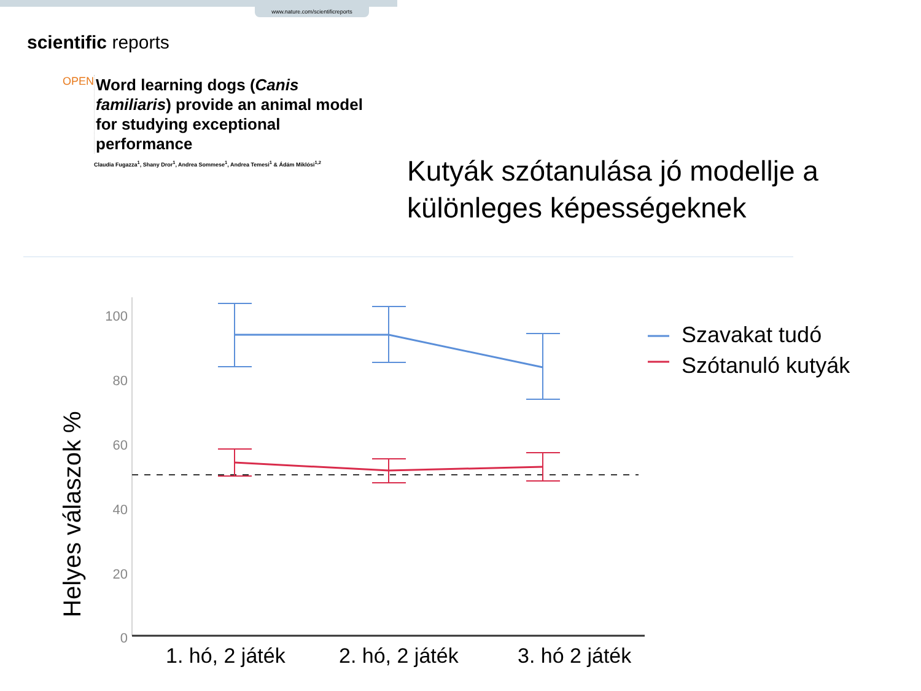www.nature.com/scientificreports
scientific reports
OPEN
Word learning dogs (Canis familiaris) provide an animal model for studying exceptional performance
Claudia Fugazza<sup>1</sup>, Shany Dror<sup>1</sup>, Andrea Sommese<sup>1</sup>, Andrea Temesi<sup>1</sup> & Ádám Miklósi<sup>1,2</sup>
Kutyák szótanulása jó modellje a különleges képességeknek
100
80
60
40
20
0
Helyes válaszok %
Szavakat tudó
Szótanuló kutyák
1. hó, 2 játék 2. hó, 2 játék 3. hó 2 játék